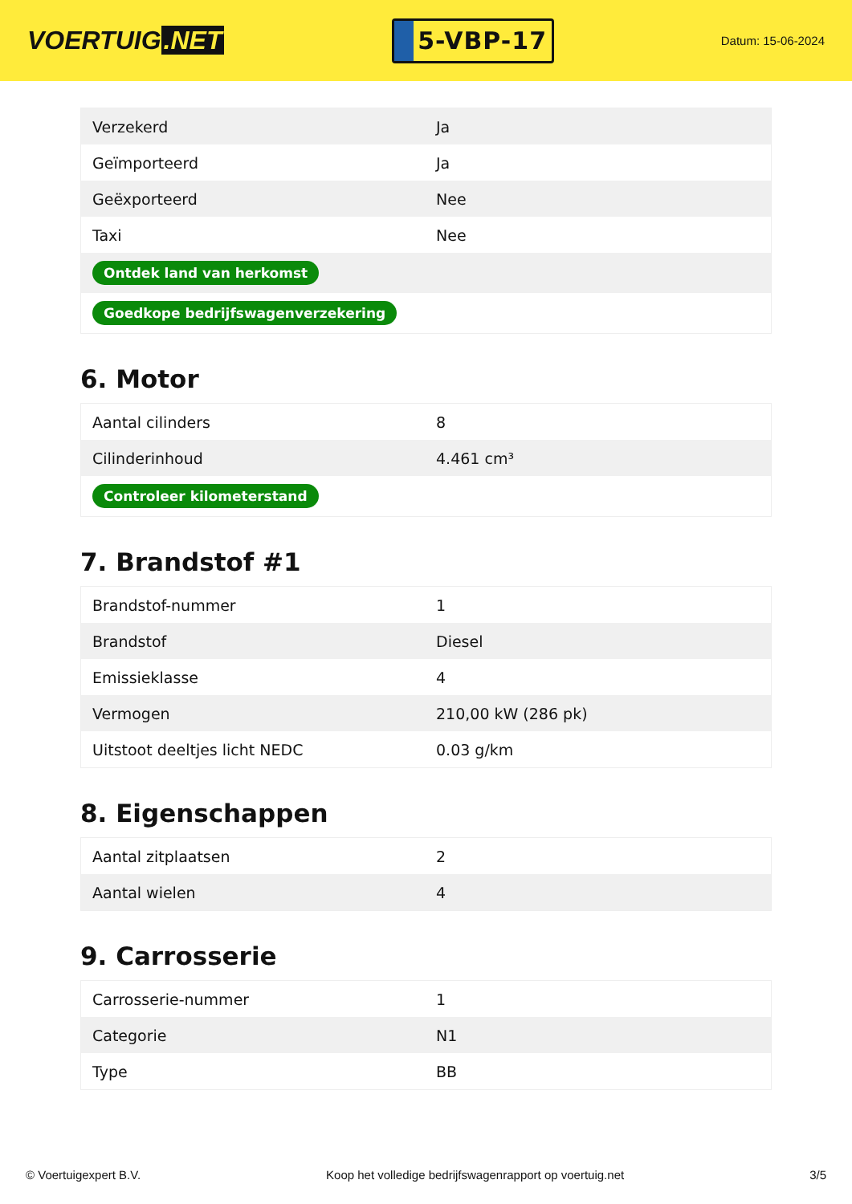VOERTUIG.NET
5-VBP-17
Datum: 15-06-2024
| Verzekerd | Ja |
| Geïmporteerd | Ja |
| Geëxporteerd | Nee |
| Taxi | Nee |
| Ontdek land van herkomst | |
| Goedkope bedrijfswagenverzekering | |
6. Motor
| Aantal cilinders | 8 |
| Cilinderinhoud | 4.461 cm³ |
| Controleer kilometerstand | |
7. Brandstof #1
| Brandstof-nummer | 1 |
| Brandstof | Diesel |
| Emissieklasse | 4 |
| Vermogen | 210,00 kW (286 pk) |
| Uitstoot deeltjes licht NEDC | 0.03 g/km |
8. Eigenschappen
| Aantal zitplaatsen | 2 |
| Aantal wielen | 4 |
9. Carrosserie
| Carrosserie-nummer | 1 |
| Categorie | N1 |
| Type | BB |
© Voertuigexpert B.V. Koop het volledige bedrijfswagenrapport op voertuig.net 3/5